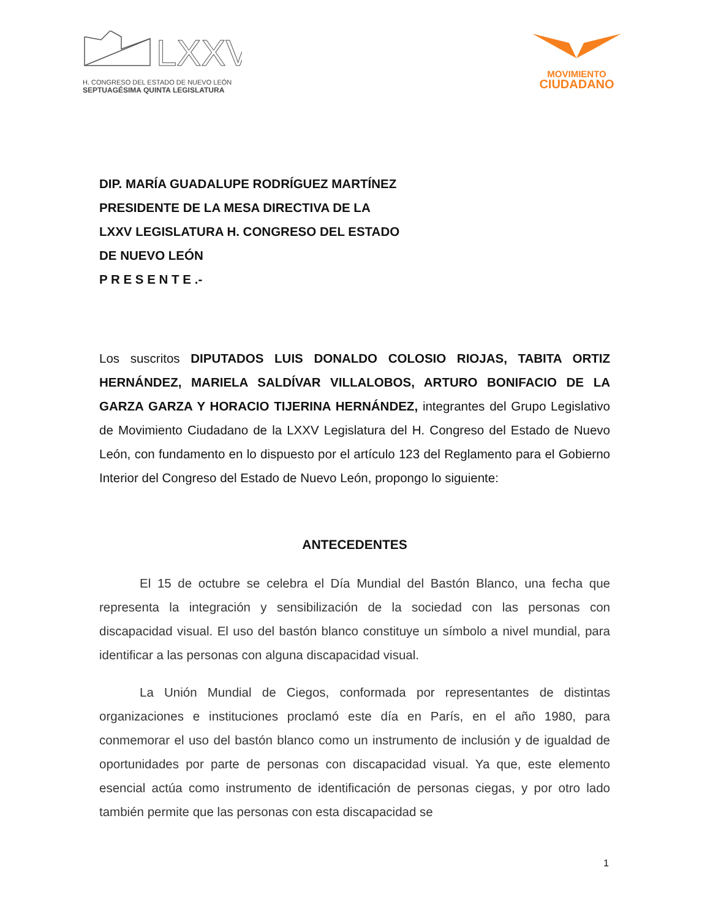LXXV
H. CONGRESO DEL ESTADO DE NUEVO LEÓN
SEPTUAGÉSIMA QUINTA LEGISLATURA
MOVIMIENTO
CIUDADANO
DIP. MARÍA GUADALUPE RODRÍGUEZ MARTÍNEZ
PRESIDENTE DE LA MESA DIRECTIVA DE LA
LXXV LEGISLATURA H. CONGRESO DEL ESTADO
DE NUEVO LEÓN
P R E S E N T E .-
Los suscritos DIPUTADOS LUIS DONALDO COLOSIO RIOJAS, TABITA ORTIZ HERNÁNDEZ, MARIELA SALDÍVAR VILLALOBOS, ARTURO BONIFACIO DE LA GARZA GARZA Y HORACIO TIJERINA HERNÁNDEZ, integrantes del Grupo Legislativo de Movimiento Ciudadano de la LXXV Legislatura del H. Congreso del Estado de Nuevo León, con fundamento en lo dispuesto por el artículo 123 del Reglamento para el Gobierno Interior del Congreso del Estado de Nuevo León, propongo lo siguiente:
ANTECEDENTES
El 15 de octubre se celebra el Día Mundial del Bastón Blanco, una fecha que representa la integración y sensibilización de la sociedad con las personas con discapacidad visual. El uso del bastón blanco constituye un símbolo a nivel mundial, para identificar a las personas con alguna discapacidad visual.
La Unión Mundial de Ciegos, conformada por representantes de distintas organizaciones e instituciones proclamó este día en París, en el año 1980, para conmemorar el uso del bastón blanco como un instrumento de inclusión y de igualdad de oportunidades por parte de personas con discapacidad visual. Ya que, este elemento esencial actúa como instrumento de identificación de personas ciegas, y por otro lado también permite que las personas con esta discapacidad se
1